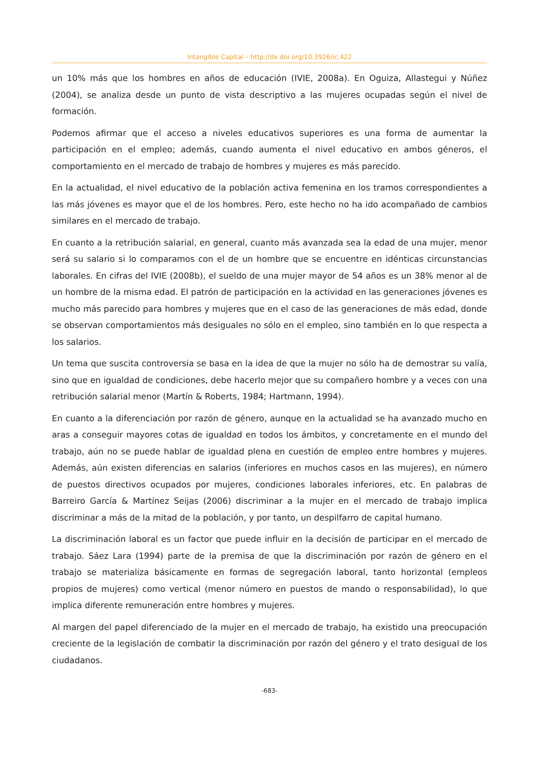Intangible Capital – http://dx.doi.org/10.3926/ic.422
un 10% más que los hombres en años de educación (IVIE, 2008a). En Oguiza, Allastegui y Núñez (2004), se analiza desde un punto de vista descriptivo a las mujeres ocupadas según el nivel de formación.
Podemos afirmar que el acceso a niveles educativos superiores es una forma de aumentar la participación en el empleo; además, cuando aumenta el nivel educativo en ambos géneros, el comportamiento en el mercado de trabajo de hombres y mujeres es más parecido.
En la actualidad, el nivel educativo de la población activa femenina en los tramos correspondientes a las más jóvenes es mayor que el de los hombres. Pero, este hecho no ha ido acompañado de cambios similares en el mercado de trabajo.
En cuanto a la retribución salarial, en general, cuanto más avanzada sea la edad de una mujer, menor será su salario si lo comparamos con el de un hombre que se encuentre en idénticas circunstancias laborales. En cifras del IVIE (2008b), el sueldo de una mujer mayor de 54 años es un 38% menor al de un hombre de la misma edad. El patrón de participación en la actividad en las generaciones jóvenes es mucho más parecido para hombres y mujeres que en el caso de las generaciones de más edad, donde se observan comportamientos más desiguales no sólo en el empleo, sino también en lo que respecta a los salarios.
Un tema que suscita controversia se basa en la idea de que la mujer no sólo ha de demostrar su valía, sino que en igualdad de condiciones, debe hacerlo mejor que su compañero hombre y a veces con una retribución salarial menor (Martín & Roberts, 1984; Hartmann, 1994).
En cuanto a la diferenciación por razón de género, aunque en la actualidad se ha avanzado mucho en aras a conseguir mayores cotas de igualdad en todos los ámbitos, y concretamente en el mundo del trabajo, aún no se puede hablar de igualdad plena en cuestión de empleo entre hombres y mujeres. Además, aún existen diferencias en salarios (inferiores en muchos casos en las mujeres), en número de puestos directivos ocupados por mujeres, condiciones laborales inferiores, etc. En palabras de Barreiro García & Martínez Seijas (2006) discriminar a la mujer en el mercado de trabajo implica discriminar a más de la mitad de la población, y por tanto, un despilfarro de capital humano.
La discriminación laboral es un factor que puede influir en la decisión de participar en el mercado de trabajo. Sáez Lara (1994) parte de la premisa de que la discriminación por razón de género en el trabajo se materializa básicamente en formas de segregación laboral, tanto horizontal (empleos propios de mujeres) como vertical (menor número en puestos de mando o responsabilidad), lo que implica diferente remuneración entre hombres y mujeres.
Al margen del papel diferenciado de la mujer en el mercado de trabajo, ha existido una preocupación creciente de la legislación de combatir la discriminación por razón del género y el trato desigual de los ciudadanos.
-683-